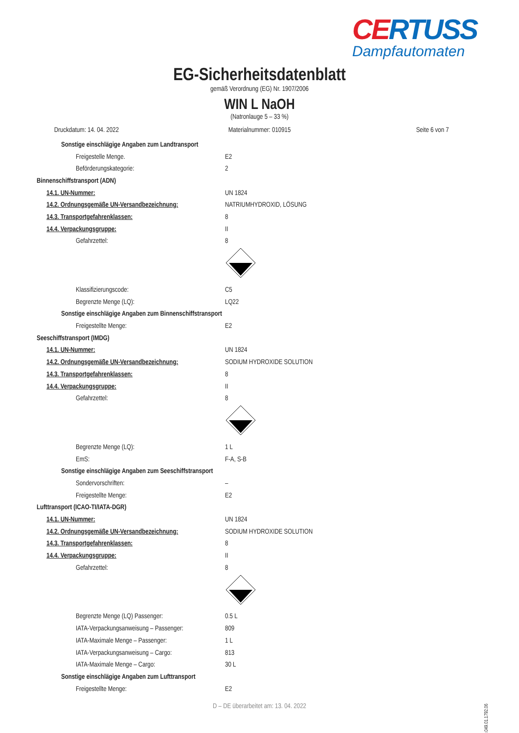CERTUSS
Dampfautomaten
EG-Sicherheitsdatenblatt
gemäß Verordnung (EG) Nr. 1907/2006
WIN L NaOH
(Natronlauge 5 – 33 %)
Druckdatum: 14. 04. 2022 Materialnummer: 010915 Seite 6 von 7
Sonstige einschlägige Angaben zum Landtransport
Freigestelle Menge. E2
Beförderungskategorie: 2
Binnenschiffstransport (ADN)
14.1. UN-Nummer: UN 1824
14.2. Ordnungsgemäße UN-Versandbezeichnung: NATRIUMHYDROXID, LÖSUNG
14.3. Transportgefahrenklassen: 8
14.4. Verpackungsgruppe: II
Gefahrzettel: 8
Klassifizierungscode: C5
Begrenzte Menge (LQ): LQ22
Sonstige einschlägige Angaben zum Binnenschiffstransport
Freigestellte Menge: E2
Seeschiffstransport (IMDG)
14.1. UN-Nummer: UN 1824
14.2. Ordnungsgemäße UN-Versandbezeichnung: SODIUM HYDROXIDE SOLUTION
14.3. Transportgefahrenklassen: 8
14.4. Verpackungsgruppe: II
Gefahrzettel: 8
Begrenzte Menge (LQ): 1 L
EmS: F-A, S-B
Sonstige einschlägige Angaben zum Seeschiffstransport
Sondervorschriften: –
Freigestellte Menge: E2
Lufttransport (ICAO-TI/IATA-DGR)
14.1. UN-Nummer: UN 1824
14.2. Ordnungsgemäße UN-Versandbezeichnung: SODIUM HYDROXIDE SOLUTION
14.3. Transportgefahrenklassen: 8
14.4. Verpackungsgruppe: II
Gefahrzettel: 8
Begrenzte Menge (LQ) Passenger: 0.5 L
IATA-Verpackungsanweisung – Passenger: 809
IATA-Maximale Menge – Passenger: 1 L
IATA-Verpackungsanweisung – Cargo: 813
IATA-Maximale Menge – Cargo: 30 L
Sonstige einschlägige Angaben zum Lufttransport
Freigestellte Menge: E2
D – DE überarbeitet am: 13. 04. 2022
00.049.01.1792.06